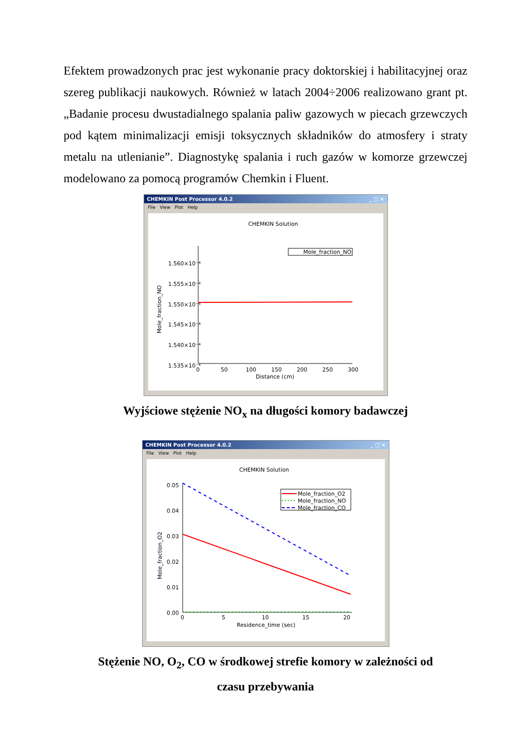Efektem prowadzonych prac jest wykonanie pracy doktorskiej i habilitacyjnej oraz szereg publikacji naukowych. Również w latach 2004÷2006 realizowano grant pt. „Badanie procesu dwustadialnego spalania paliw gazowych w piecach grzewczych pod kątem minimalizacji emisji toksycznych składników do atmosfery i straty metalu na utlenianie”. Diagnostykę spalania i ruch gazów w komorze grzewczej modelowano za pomocą programów Chemkin i Fluent.
CHEMKIN Post Processor 4.0.2 _ □ ×
File View Plot Help
CHEMKIN Solution
Mole_fraction_NO
1.560×10⁻⁴
1.555×10⁻⁴
1.550×10⁻⁴
1.545×10⁻⁴
1.540×10⁻⁴
1.535×10⁻⁴
0
50
100
150
200
250
300
Distance (cm)
Mole_fraction_NO
Wyjściowe stężenie NO<sub>x</sub> na długości komory badawczej
CHEMKIN Post Processor 4.0.2 _ □ ×
File View Plot Help
CHEMKIN Solution
Mole_fraction_O2
Mole_fraction_NO
Mole_fraction_CO
0.05
0.04
0.03
0.02
0.01
0.00
0
5
10
15
20
Residence_time (sec)
Mole_fraction_O2
Stężenie NO, O<sub>2</sub>, CO w środkowej strefie komory w zależności od
czasu przebywania